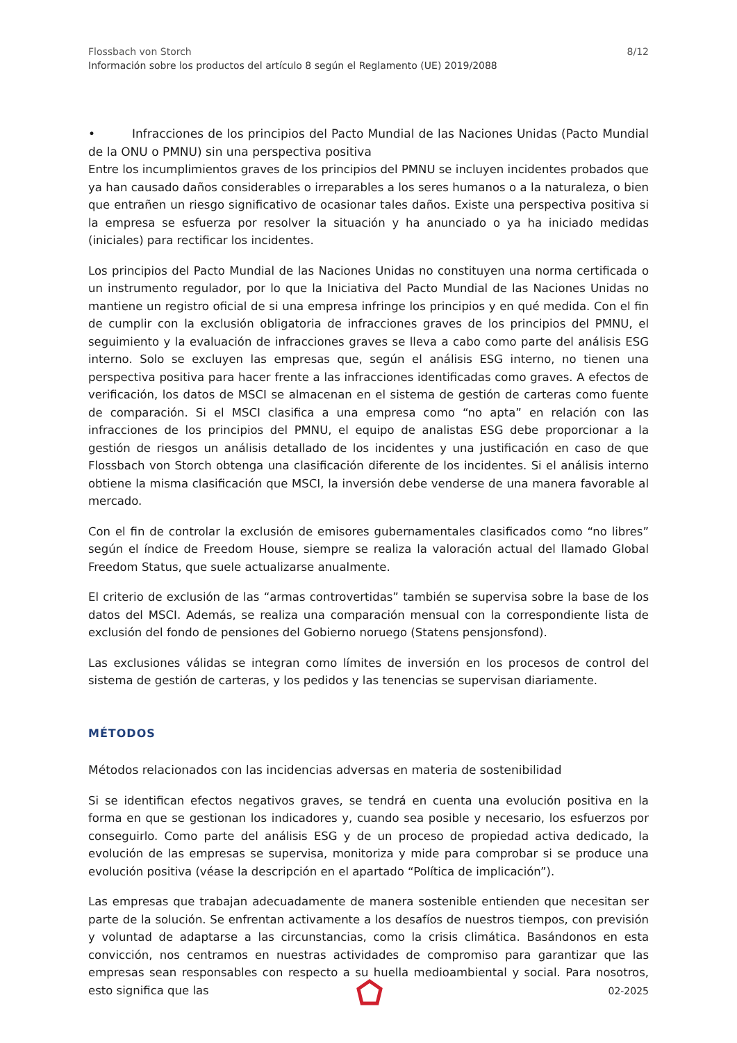8/12 Flossbach von Storch
Información sobre los productos del artículo 8 según el Reglamento (UE) 2019/2088
• Infracciones de los principios del Pacto Mundial de las Naciones Unidas (Pacto Mundial de la ONU o PMNU) sin una perspectiva positiva
Entre los incumplimientos graves de los principios del PMNU se incluyen incidentes probados que ya han causado daños considerables o irreparables a los seres humanos o a la naturaleza, o bien que entrañen un riesgo significativo de ocasionar tales daños. Existe una perspectiva positiva si la empresa se esfuerza por resolver la situación y ha anunciado o ya ha iniciado medidas (iniciales) para rectificar los incidentes.
Los principios del Pacto Mundial de las Naciones Unidas no constituyen una norma certificada o un instrumento regulador, por lo que la Iniciativa del Pacto Mundial de las Naciones Unidas no mantiene un registro oficial de si una empresa infringe los principios y en qué medida. Con el fin de cumplir con la exclusión obligatoria de infracciones graves de los principios del PMNU, el seguimiento y la evaluación de infracciones graves se lleva a cabo como parte del análisis ESG interno. Solo se excluyen las empresas que, según el análisis ESG interno, no tienen una perspectiva positiva para hacer frente a las infracciones identificadas como graves. A efectos de verificación, los datos de MSCI se almacenan en el sistema de gestión de carteras como fuente de comparación. Si el MSCI clasifica a una empresa como “no apta” en relación con las infracciones de los principios del PMNU, el equipo de analistas ESG debe proporcionar a la gestión de riesgos un análisis detallado de los incidentes y una justificación en caso de que Flossbach von Storch obtenga una clasificación diferente de los incidentes. Si el análisis interno obtiene la misma clasificación que MSCI, la inversión debe venderse de una manera favorable al mercado.
Con el fin de controlar la exclusión de emisores gubernamentales clasificados como “no libres” según el índice de Freedom House, siempre se realiza la valoración actual del llamado Global Freedom Status, que suele actualizarse anualmente.
El criterio de exclusión de las “armas controvertidas” también se supervisa sobre la base de los datos del MSCI. Además, se realiza una comparación mensual con la correspondiente lista de exclusión del fondo de pensiones del Gobierno noruego (Statens pensjonsfond).
Las exclusiones válidas se integran como límites de inversión en los procesos de control del sistema de gestión de carteras, y los pedidos y las tenencias se supervisan diariamente.
MÉTODOS
Métodos relacionados con las incidencias adversas en materia de sostenibilidad
Si se identifican efectos negativos graves, se tendrá en cuenta una evolución positiva en la forma en que se gestionan los indicadores y, cuando sea posible y necesario, los esfuerzos por conseguirlo. Como parte del análisis ESG y de un proceso de propiedad activa dedicado, la evolución de las empresas se supervisa, monitoriza y mide para comprobar si se produce una evolución positiva (véase la descripción en el apartado “Política de implicación”).
Las empresas que trabajan adecuadamente de manera sostenible entienden que necesitan ser parte de la solución. Se enfrentan activamente a los desafíos de nuestros tiempos, con previsión y voluntad de adaptarse a las circunstancias, como la crisis climática. Basándonos en esta convicción, nos centramos en nuestras actividades de compromiso para garantizar que las empresas sean responsables con respecto a su huella medioambiental y social. Para nosotros, esto significa que las
02-2025